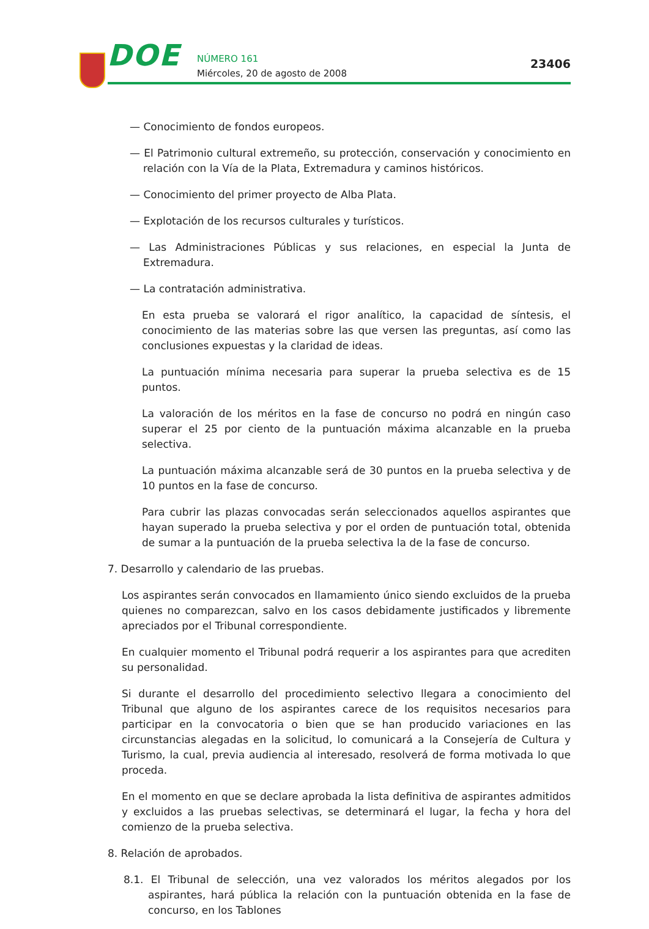DOE NÚMERO 161
Miércoles, 20 de agosto de 2008
23406
— Conocimiento de fondos europeos.
— El Patrimonio cultural extremeño, su protección, conservación y conocimiento en relación con la Vía de la Plata, Extremadura y caminos históricos.
— Conocimiento del primer proyecto de Alba Plata.
— Explotación de los recursos culturales y turísticos.
— Las Administraciones Públicas y sus relaciones, en especial la Junta de Extremadura.
— La contratación administrativa.
En esta prueba se valorará el rigor analítico, la capacidad de síntesis, el conocimiento de las materias sobre las que versen las preguntas, así como las conclusiones expuestas y la claridad de ideas.
La puntuación mínima necesaria para superar la prueba selectiva es de 15 puntos.
La valoración de los méritos en la fase de concurso no podrá en ningún caso superar el 25 por ciento de la puntuación máxima alcanzable en la prueba selectiva.
La puntuación máxima alcanzable será de 30 puntos en la prueba selectiva y de 10 puntos en la fase de concurso.
Para cubrir las plazas convocadas serán seleccionados aquellos aspirantes que hayan superado la prueba selectiva y por el orden de puntuación total, obtenida de sumar a la puntuación de la prueba selectiva la de la fase de concurso.
7. Desarrollo y calendario de las pruebas.
Los aspirantes serán convocados en llamamiento único siendo excluidos de la prueba quienes no comparezcan, salvo en los casos debidamente justificados y libremente apreciados por el Tribunal correspondiente.
En cualquier momento el Tribunal podrá requerir a los aspirantes para que acrediten su personalidad.
Si durante el desarrollo del procedimiento selectivo llegara a conocimiento del Tribunal que alguno de los aspirantes carece de los requisitos necesarios para participar en la convocatoria o bien que se han producido variaciones en las circunstancias alegadas en la solicitud, lo comunicará a la Consejería de Cultura y Turismo, la cual, previa audiencia al interesado, resolverá de forma motivada lo que proceda.
En el momento en que se declare aprobada la lista definitiva de aspirantes admitidos y excluidos a las pruebas selectivas, se determinará el lugar, la fecha y hora del comienzo de la prueba selectiva.
8. Relación de aprobados.
8.1. El Tribunal de selección, una vez valorados los méritos alegados por los aspirantes, hará pública la relación con la puntuación obtenida en la fase de concurso, en los Tablones